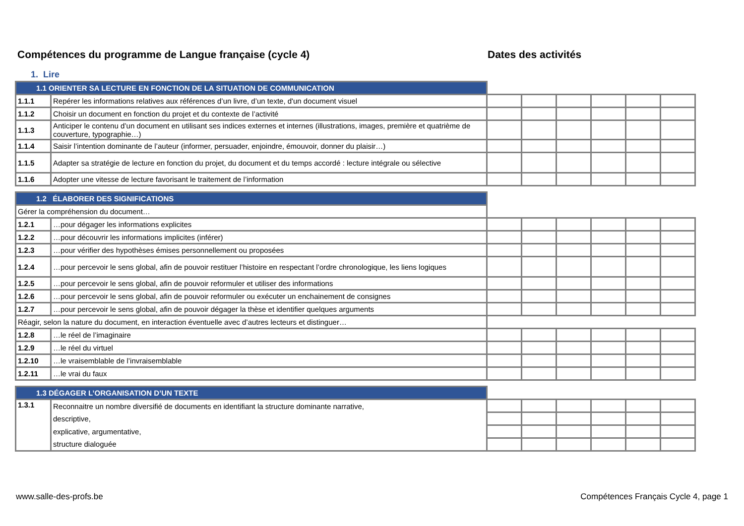Compétences du programme de Langue française (cycle 4) Dates des activités
1. Lire
| 1.1 ORIENTER SA LECTURE EN FONCTION DE LA SITUATION DE COMMUNICATION | | | | | | | |
| 1.1.1 | Repérer les informations relatives aux références d’un livre, d’un texte, d'un document visuel | | | | | | |
| 1.1.2 | Choisir un document en fonction du projet et du contexte de l’activité | | | | | | |
| 1.1.3 | Anticiper le contenu d’un document en utilisant ses indices externes et internes (illustrations, images, première et quatrième de couverture, typographie…) | | | | | | |
| 1.1.4 | Saisir l’intention dominante de l’auteur (informer, persuader, enjoindre, émouvoir, donner du plaisir…) | | | | | | |
| 1.1.5 | Adapter sa stratégie de lecture en fonction du projet, du document et du temps accordé : lecture intégrale ou sélective | | | | | | |
| 1.1.6 | Adopter une vitesse de lecture favorisant le traitement de l’information | | | | | | |
| 1.2 ÉLABORER DES SIGNIFICATIONS | | | | | | | |
| Gérer la compréhension du document… | | | | | | | |
| 1.2.1 | …pour dégager les informations explicites | | | | | | |
| 1.2.2 | …pour découvrir les informations implicites (inférer) | | | | | | |
| 1.2.3 | …pour vérifier des hypothèses émises personnellement ou proposées | | | | | | |
| 1.2.4 | …pour percevoir le sens global, afin de pouvoir restituer l’histoire en respectant l’ordre chronologique, les liens logiques | | | | | | |
| 1.2.5 | …pour percevoir le sens global, afin de pouvoir reformuler et utiliser des informations | | | | | | |
| 1.2.6 | …pour percevoir le sens global, afin de pouvoir reformuler ou exécuter un enchainement de consignes | | | | | | |
| 1.2.7 | …pour percevoir le sens global, afin de pouvoir dégager la thèse et identifier quelques arguments | | | | | | |
| Réagir, selon la nature du document, en interaction éventuelle avec d’autres lecteurs et distinguer… | | | | | | | |
| 1.2.8 | …le réel de l’imaginaire | | | | | | |
| 1.2.9 | …le réel du virtuel | | | | | | |
| 1.2.10 | …le vraisemblable de l’invraisemblable | | | | | | |
| 1.2.11 | …le vrai du faux | | | | | | |
| 1.3 DÉGAGER L’ORGANISATION D’UN TEXTE | | | | | | | |
| 1.3.1 | Reconnaitre un nombre diversifié de documents en identifiant la structure dominante narrative, | | | | | | |
| | descriptive, | | | | | | |
| | explicative, argumentative, | | | | | | |
| | structure dialoguée | | | | | | |
www.salle-des-profs.be Compétences Français Cycle 4, page 1